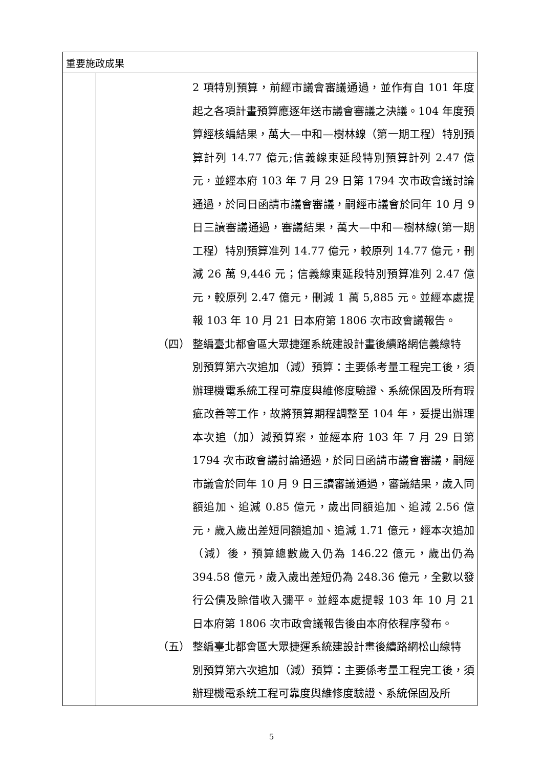| 重要施政成果 | |
| --- | --- |
| | 2 項特別預算，前經市議會審議通過，並作有自 101 年度起之各項計畫預算應逐年送市議會審議之決議。104 年度預算經核編結果，萬大—中和—樹林線（第一期工程）特別預算計列 14.77 億元;信義線東延段特別預算計列 2.47 億元，並經本府 103 年 7 月 29 日第 1794 次市政會議討論通過，於同日函請市議會審議，嗣經市議會於同年 10 月 9 日三讀審議通過，審議結果，萬大—中和—樹林線(第一期工程）特別預算准列 14.77 億元，較原列 14.77 億元，刪減 26 萬 9,446 元；信義線東延段特別預算准列 2.47 億元，較原列 2.47 億元，刪減 1 萬 5,885 元。並經本處提報 103 年 10 月 21 日本府第 1806 次市政會議報告。 （四） 整編臺北都會區大眾捷運系統建設計畫後續路網信義線特 別預算第六次追加（減）預算：主要係考量工程完工後，須辦理機電系統工程可靠度與維修度驗證、系統保固及所有瑕疵改善等工作，故將預算期程調整至 104 年，爰提出辦理本次追（加）減預算案，並經本府 103 年 7 月 29 日第 1794 次市政會議討論通過，於同日函請市議會審議，嗣經市議會於同年 10 月 9 日三讀審議通過，審議結果，歲入同額追加、追減 0.85 億元，歲出同額追加、追減 2.56 億元，歲入歲出差短同額追加、追減 1.71 億元，經本次追加（減）後，預算總數歲入仍為 146.22 億元，歲出仍為 394.58 億元，歲入歲出差短仍為 248.36 億元，全數以發行公債及賒借收入彌平。並經本處提報 103 年 10 月 21 日本府第 1806 次市政會議報告後由本府依程序發布。 （五） 整編臺北都會區大眾捷運系統建設計畫後續路網松山線特 別預算第六次追加（減）預算：主要係考量工程完工後，須辦理機電系統工程可靠度與維修度驗證、系統保固及所 |
5